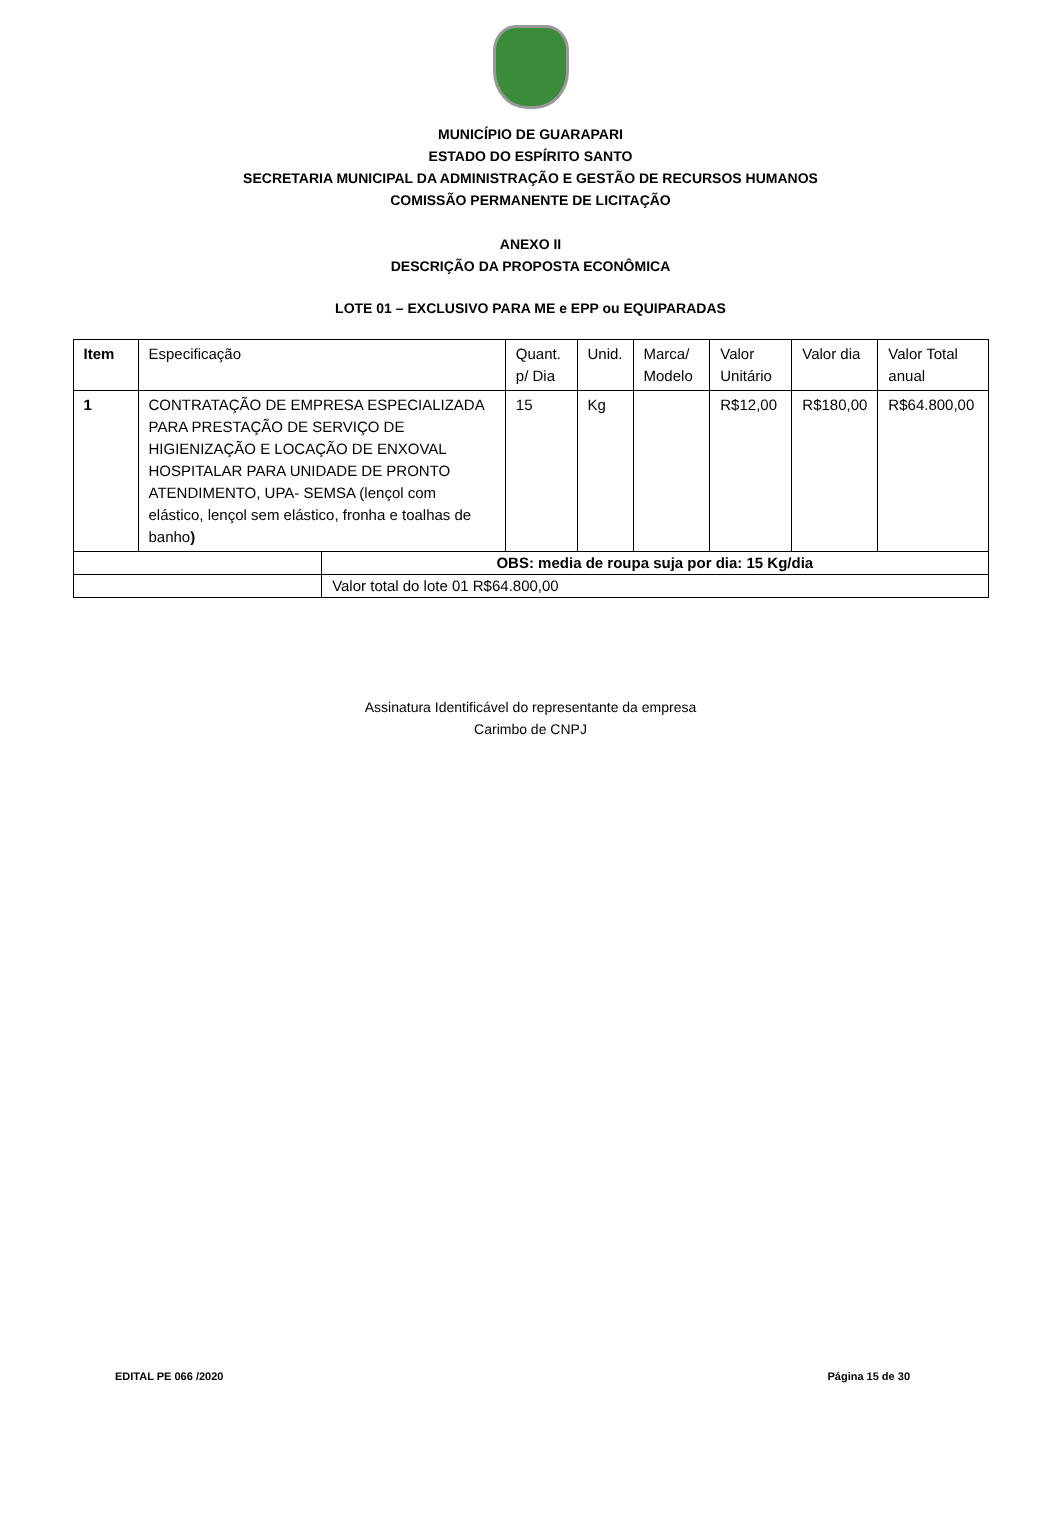MUNICÍPIO DE GUARAPARI
ESTADO DO ESPÍRITO SANTO
SECRETARIA MUNICIPAL DA ADMINISTRAÇÃO E GESTÃO DE RECURSOS HUMANOS
COMISSÃO PERMANENTE DE LICITAÇÃO
ANEXO II
DESCRIÇÃO DA PROPOSTA ECONÔMICA
LOTE 01 – EXCLUSIVO PARA ME e EPP ou EQUIPARADAS
| Item | Especificação | | Quant. p/ Dia | Unid. | Marca/ Modelo | Valor Unitário | Valor dia | Valor Total anual |
| --- | --- | --- | --- | --- | --- | --- | --- | --- |
| 1 | CONTRATAÇÃO DE EMPRESA ESPECIALIZADA PARA PRESTAÇÃO DE SERVIÇO DE HIGIENIZAÇÃO E LOCAÇÃO DE ENXOVAL HOSPITALAR PARA UNIDADE DE PRONTO ATENDIMENTO, UPA- SEMSA (lençol com elástico, lençol sem elástico, fronha e toalhas de banho ) | | 15 | Kg | | R$12,00 | R$180,00 | R$64.800,00 |
| | | OBS: media de roupa suja por dia: 15 Kg/dia | | | | | | |
| | | Valor total do lote 01 R$64.800,00 | | | | | | |
Assinatura Identificável do representante da empresa
Carimbo de CNPJ
EDITAL PE 066 /2020 Página 15 de 30